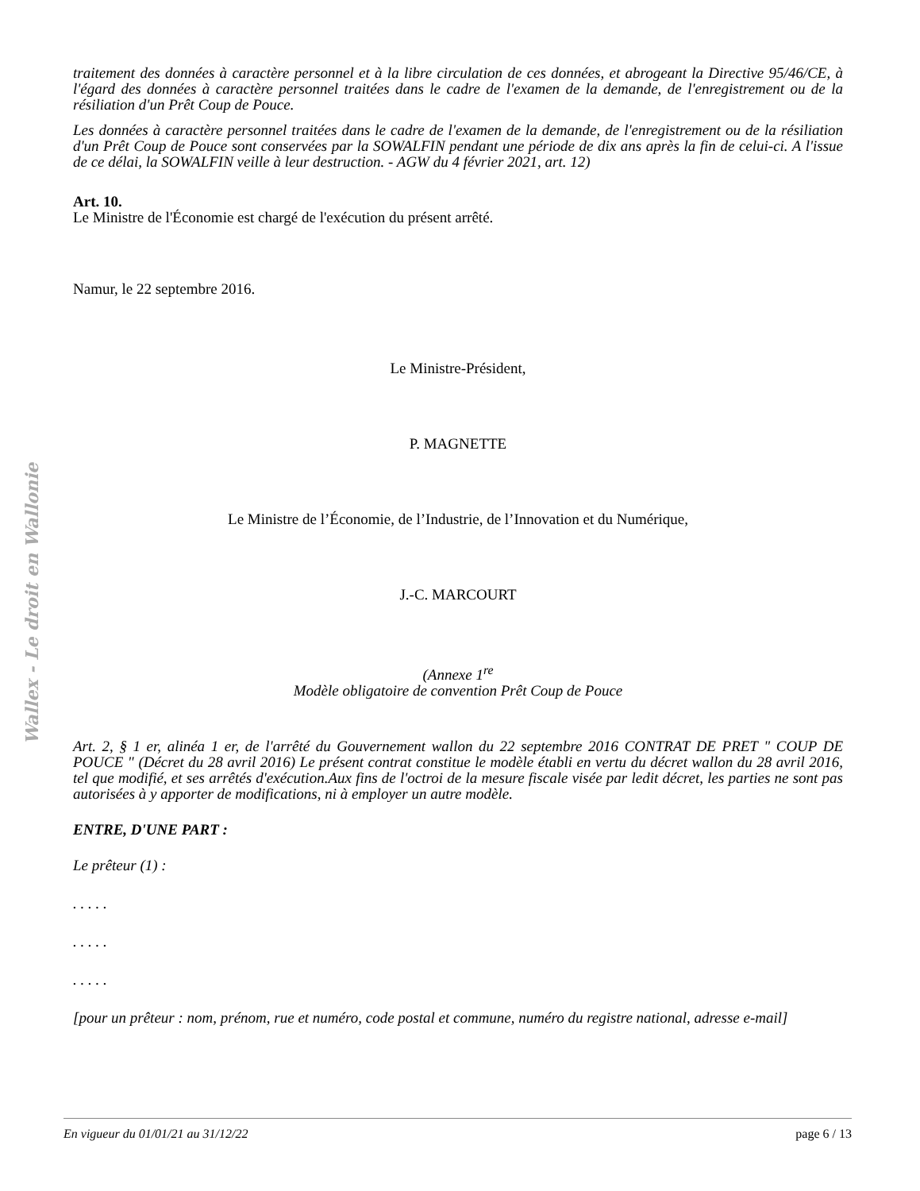Wallex - Le droit en Wallonie
traitement des données à caractère personnel et à la libre circulation de ces données, et abrogeant la Directive 95/46/CE, à l'égard des données à caractère personnel traitées dans le cadre de l'examen de la demande, de l'enregistrement ou de la résiliation d'un Prêt Coup de Pouce.
Les données à caractère personnel traitées dans le cadre de l'examen de la demande, de l'enregistrement ou de la résiliation d'un Prêt Coup de Pouce sont conservées par la SOWALFIN pendant une période de dix ans après la fin de celui-ci. A l'issue de ce délai, la SOWALFIN veille à leur destruction. - AGW du 4 février 2021, art. 12)
Art. 10.
Le Ministre de l'Économie est chargé de l'exécution du présent arrêté.
Namur, le 22 septembre 2016.
Le Ministre-Président,
P. MAGNETTE
Le Ministre de l’Économie, de l’Industrie, de l’Innovation et du Numérique,
J.-C. MARCOURT
(Annexe 1<sup>re</sup>
Modèle obligatoire de convention Prêt Coup de Pouce
Art. 2, § 1 er, alinéa 1 er, de l'arrêté du Gouvernement wallon du 22 septembre 2016 CONTRAT DE PRET " COUP DE POUCE " (Décret du 28 avril 2016) Le présent contrat constitue le modèle établi en vertu du décret wallon du 28 avril 2016, tel que modifié, et ses arrêtés d'exécution.Aux fins de l'octroi de la mesure fiscale visée par ledit décret, les parties ne sont pas autorisées à y apporter de modifications, ni à employer un autre modèle.
ENTRE, D'UNE PART :
Le prêteur (1) :
. . . . .
. . . . .
. . . . .
[pour un prêteur : nom, prénom, rue et numéro, code postal et commune, numéro du registre national, adresse e-mail]
En vigueur du 01/01/21 au 31/12/22 page 6 / 13